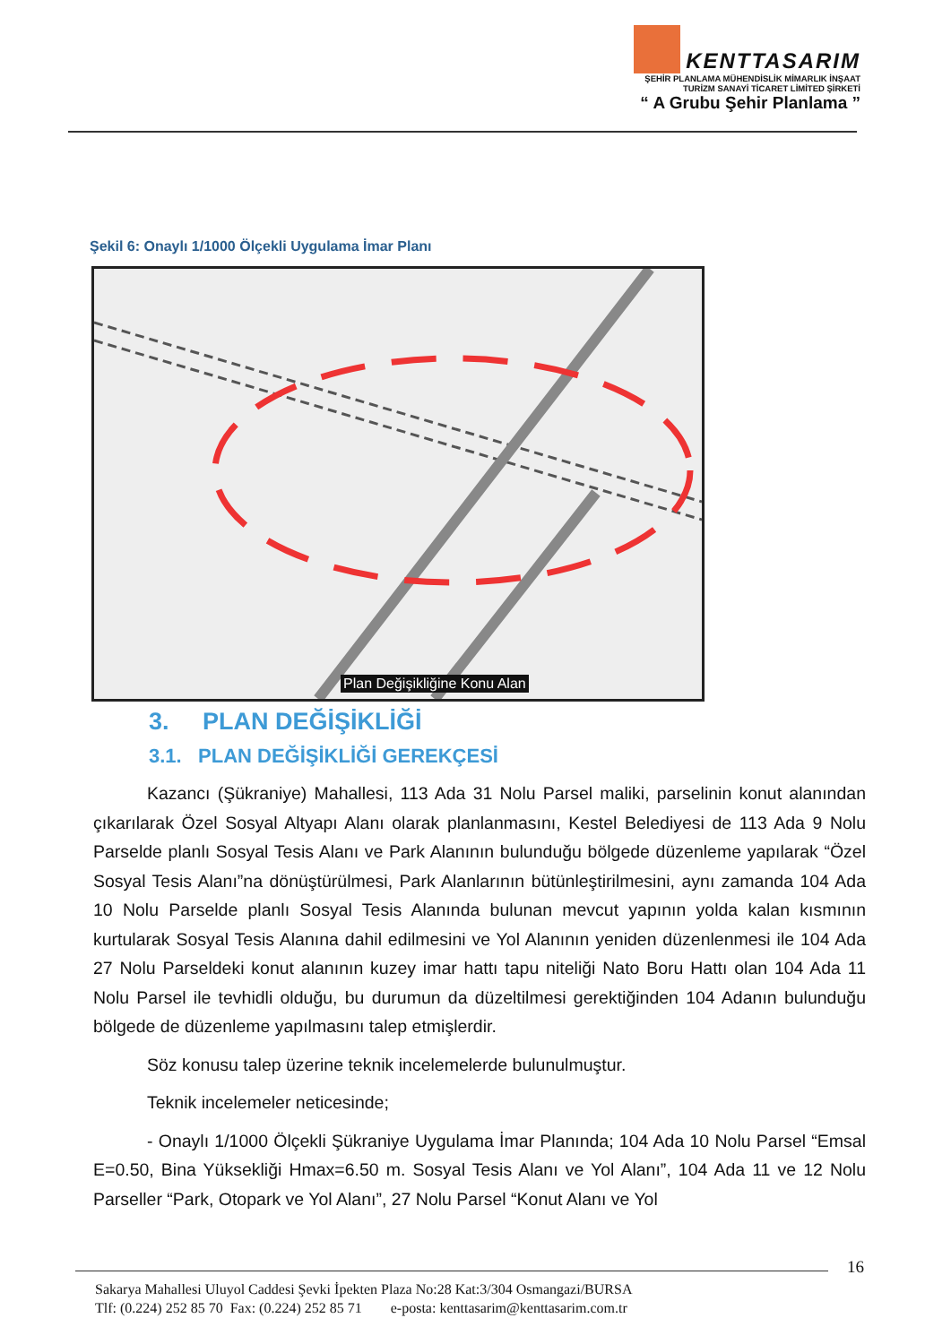KENTTASARIM
ŞEHİR PLANLAMA MÜHENDİSLİK MİMARLIK İNŞAAT
TURİZM SANAYİ TİCARET LİMİTED ŞİRKETİ
“ A Grubu Şehir Planlama ”
Şekil 6: Onaylı 1/1000 Ölçekli Uygulama İmar Planı
Plan Değişikliğine Konu Alan
3. PLAN DEĞİŞİKLİĞİ
3.1. PLAN DEĞİŞİKLİĞİ GEREKÇESİ
Kazancı (Şükraniye) Mahallesi, 113 Ada 31 Nolu Parsel maliki, parselinin konut alanından çıkarılarak Özel Sosyal Altyapı Alanı olarak planlanmasını, Kestel Belediyesi de 113 Ada 9 Nolu Parselde planlı Sosyal Tesis Alanı ve Park Alanının bulunduğu bölgede düzenleme yapılarak “Özel Sosyal Tesis Alanı”na dönüştürülmesi, Park Alanlarının bütünleştirilmesini, aynı zamanda 104 Ada 10 Nolu Parselde planlı Sosyal Tesis Alanında bulunan mevcut yapının yolda kalan kısmının kurtularak Sosyal Tesis Alanına dahil edilmesini ve Yol Alanının yeniden düzenlenmesi ile 104 Ada 27 Nolu Parseldeki konut alanının kuzey imar hattı tapu niteliği Nato Boru Hattı olan 104 Ada 11 Nolu Parsel ile tevhidli olduğu, bu durumun da düzeltilmesi gerektiğinden 104 Adanın bulunduğu bölgede de düzenleme yapılmasını talep etmişlerdir.
Söz konusu talep üzerine teknik incelemelerde bulunulmuştur.
Teknik incelemeler neticesinde;
- Onaylı 1/1000 Ölçekli Şükraniye Uygulama İmar Planında; 104 Ada 10 Nolu Parsel “Emsal E=0.50, Bina Yüksekliği Hmax=6.50 m. Sosyal Tesis Alanı ve Yol Alanı”, 104 Ada 11 ve 12 Nolu Parseller “Park, Otopark ve Yol Alanı”, 27 Nolu Parsel “Konut Alanı ve Yol
16
Sakarya Mahallesi Uluyol Caddesi Şevki İpekten Plaza No:28 Kat:3/304 Osmangazi/BURSA
Tlf: (0.224) 252 85 70 Fax: (0.224) 252 85 71 e-posta: kenttasarim@kenttasarim.com.tr